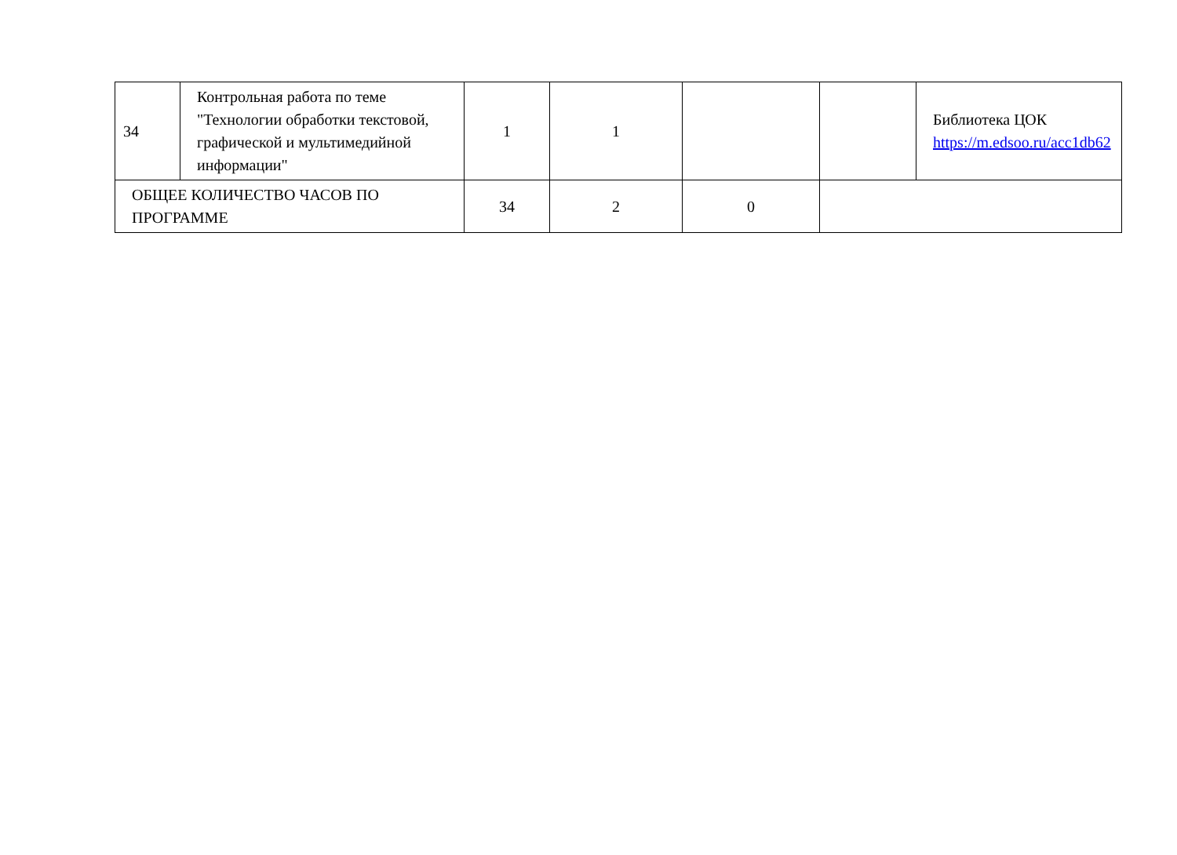| 34 | Контрольная работа по теме "Технологии обработки текстовой, графической и мультимедийной информации" | 1 | 1 | | | Библиотека ЦОК https://m.edsoo.ru/acc1db62 |
| ОБЩЕЕ КОЛИЧЕСТВО ЧАСОВ ПО ПРОГРАММЕ | | 34 | 2 | 0 | | |